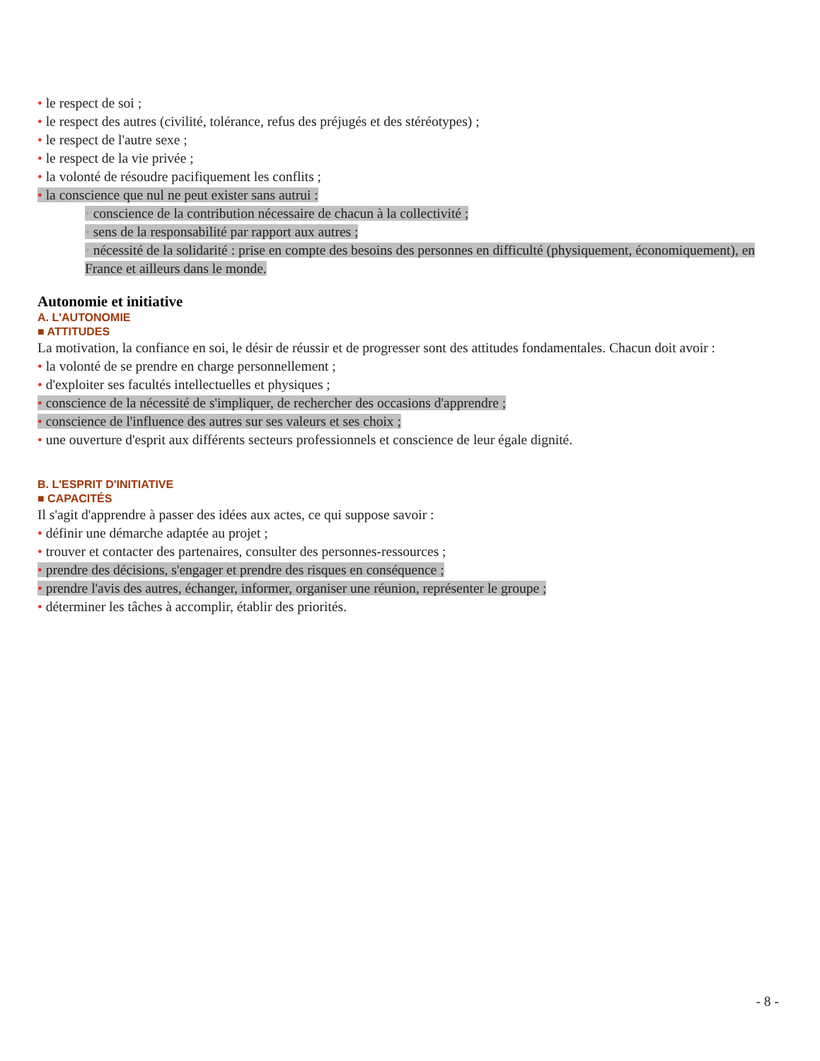• le respect de soi ;
• le respect des autres (civilité, tolérance, refus des préjugés et des stéréotypes) ;
• le respect de l'autre sexe ;
• le respect de la vie privée ;
• la volonté de résoudre pacifiquement les conflits ;
• la conscience que nul ne peut exister sans autrui :
• conscience de la contribution nécessaire de chacun à la collectivité ;
• sens de la responsabilité par rapport aux autres ;
• nécessité de la solidarité : prise en compte des besoins des personnes en difficulté (physiquement, économiquement), en France et ailleurs dans le monde.
Autonomie et initiative
A. L'AUTONOMIE
■ ATTITUDES
La motivation, la confiance en soi, le désir de réussir et de progresser sont des attitudes fondamentales. Chacun doit avoir :
• la volonté de se prendre en charge personnellement ;
• d'exploiter ses facultés intellectuelles et physiques ;
• conscience de la nécessité de s'impliquer, de rechercher des occasions d'apprendre ;
• conscience de l'influence des autres sur ses valeurs et ses choix ;
• une ouverture d'esprit aux différents secteurs professionnels et conscience de leur égale dignité.
B. L'ESPRIT D'INITIATIVE
■ CAPACITÉS
Il s'agit d'apprendre à passer des idées aux actes, ce qui suppose savoir :
• définir une démarche adaptée au projet ;
• trouver et contacter des partenaires, consulter des personnes-ressources ;
• prendre des décisions, s'engager et prendre des risques en conséquence ;
• prendre l'avis des autres, échanger, informer, organiser une réunion, représenter le groupe ;
• déterminer les tâches à accomplir, établir des priorités.
- 8 -